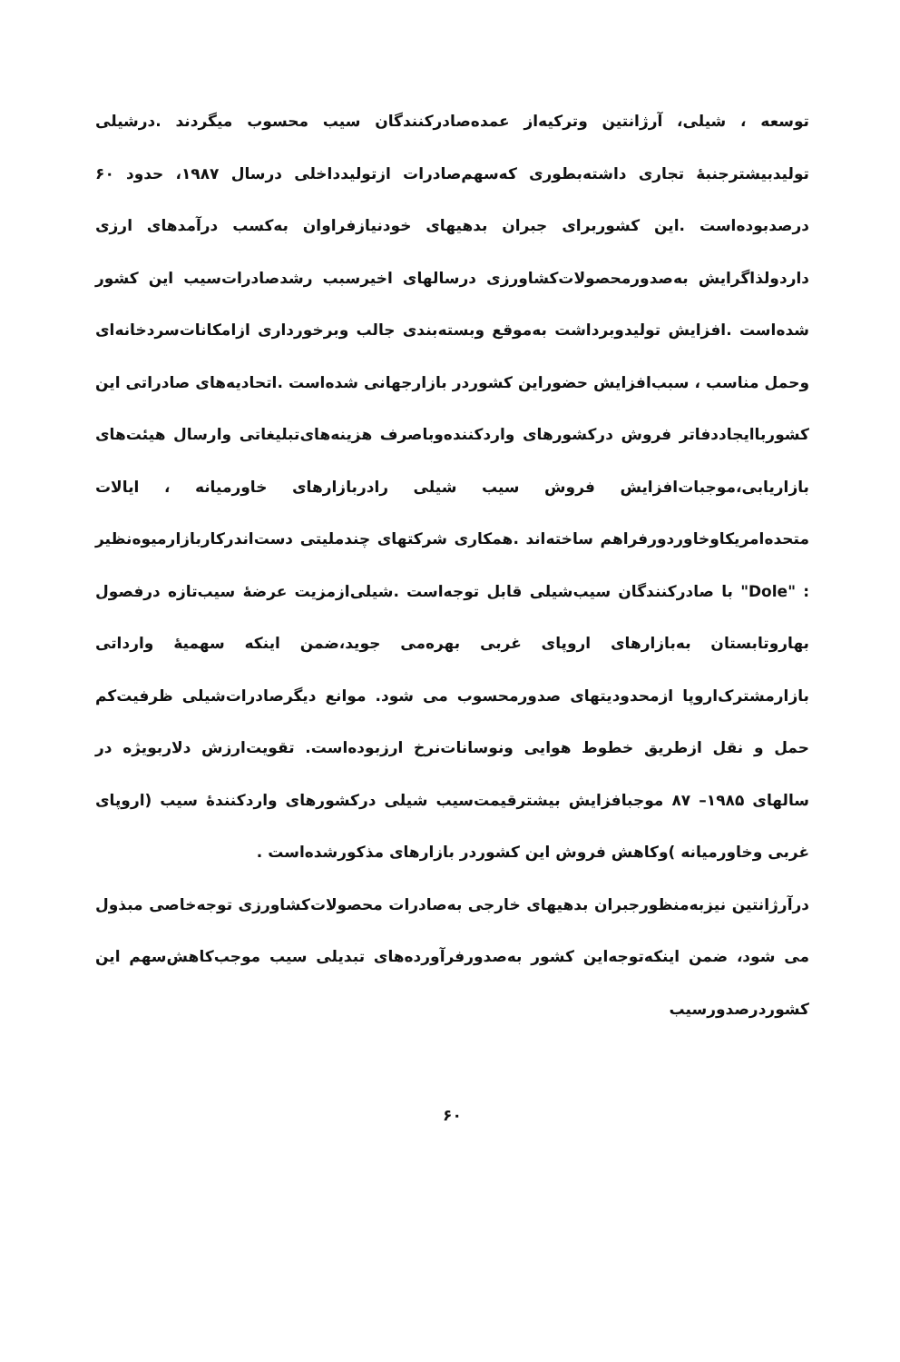توسعه ، شیلی، آرژانتین وترکیه‌از عمده‌صادرکنندگان سیب محسوب میگردند .درشیلی تولیدبیشترجنبه‌ٔ تجاری داشته‌بطوری که‌سهم‌صادرات ازتولیدداخلی درسال ۱۹۸۷، حدود ۶۰ درصدبوده‌است .این کشوربرای جبران بدهیهای خودنیازفراوان به‌کسب درآمدهای ارزی داردولذاگرایش به‌صدورمحصولات‌کشاورزی درسالهای اخیرسبب رشدصادرات‌سیب این کشور شده‌است .افزایش تولیدوبرداشت به‌موقع وبسته‌بندی جالب وبرخورداری ازامکانات‌سردخانه‌ای وحمل مناسب ، سبب‌افزایش حضوراین کشوردر بازارجهانی شده‌است .اتحادیه‌های صادراتی این کشورباایجاددفاتر فروش درکشورهای واردکننده‌وباصرف هزینه‌های‌تبلیغاتی وارسال هیئت‌های بازاریابی،موجبات‌افزایش فروش سیب شیلی رادربازارهای خاورمیانه ، ایالات متحده‌امریکاوخاوردورفراهم ساخته‌اند .همکاری شرکتهای چندملیتی دست‌اندرکاربازارمیوه‌نظیر : "Dole" با صادرکنندگان سیب‌شیلی قابل توجه‌است .شیلی‌ازمزیت عرضه‌ٔ سیب‌تازه درفصول بهاروتابستان به‌بازارهای اروپای غربی بهره‌می جوید،ضمن اینکه سهمیه‌ٔ وارداتی بازارمشترک‌اروپا ازمحدودیتهای صدورمحسوب می شود. موانع دیگرصادرات‌شیلی ظرفیت‌کم حمل و نقل ازطریق خطوط هوایی ونوسانات‌نرخ ارزبوده‌است. تقویت‌ارزش دلاربویژه در سالهای ۱۹۸۵– ۸۷ موجبافزایش بیشترقیمت‌سیب شیلی درکشورهای واردکننده‌ٔ سیب (اروپای غربی وخاورمیانه )وکاهش فروش این کشوردر بازارهای مذکورشده‌است .
درآرژانتین نیزبه‌منظورجبران بدهیهای خارجی به‌صادرات محصولات‌کشاورزی توجه‌خاصی مبذول می شود، ضمن اینکه‌توجه‌این کشور به‌صدورفرآورده‌های تبدیلی سیب موجب‌کاهش‌سهم این کشوردرصدورسیب
۶۰